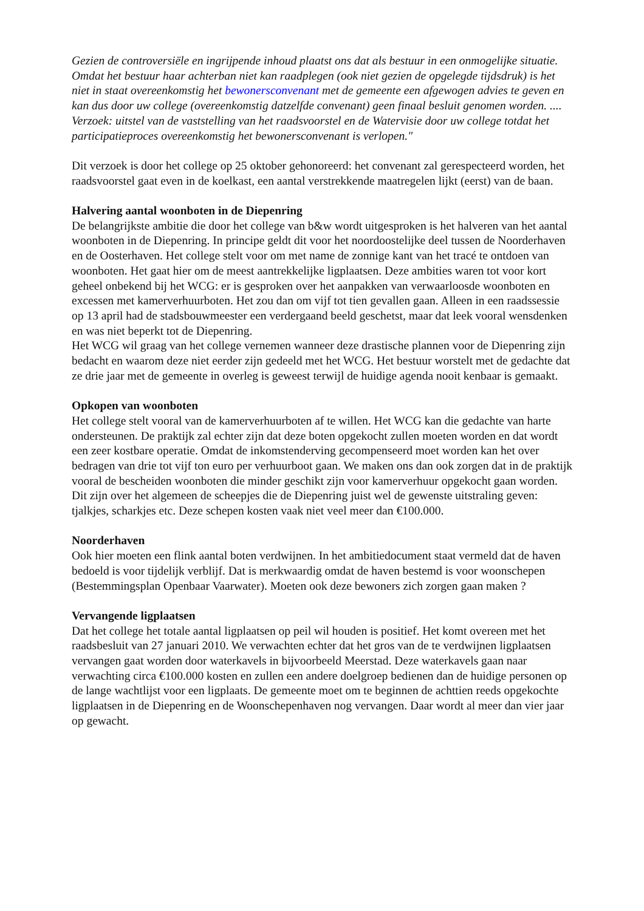Gezien de controversiële en ingrijpende inhoud plaatst ons dat als bestuur in een onmogelijke situatie. Omdat het bestuur haar achterban niet kan raadplegen (ook niet gezien de opgelegde tijdsdruk) is het niet in staat overeenkomstig het bewonersconvenant met de gemeente een afgewogen advies te geven en kan dus door uw college (overeenkomstig datzelfde convenant) geen finaal besluit genomen worden. .... Verzoek: uitstel van de vaststelling van het raadsvoorstel en de Watervisie door uw college totdat het participatieproces overeenkomstig het bewonersconvenant is verlopen."
Dit verzoek is door het college op 25 oktober gehonoreerd: het convenant zal gerespecteerd worden, het raadsvoorstel gaat even in de koelkast, een aantal verstrekkende maatregelen lijkt (eerst) van de baan.
Halvering aantal woonboten in de Diepenring
De belangrijkste ambitie die door het college van b&w wordt uitgesproken is het halveren van het aantal woonboten in de Diepenring. In principe geldt dit voor het noordoostelijke deel tussen de Noorderhaven en de Oosterhaven. Het college stelt voor om met name de zonnige kant van het tracé te ontdoen van woonboten. Het gaat hier om de meest aantrekkelijke ligplaatsen. Deze ambities waren tot voor kort geheel onbekend bij het WCG: er is gesproken over het aanpakken van verwaarloosde woonboten en excessen met kamerverhuurboten. Het zou dan om vijf tot tien gevallen gaan. Alleen in een raadssessie op 13 april had de stadsbouwmeester een verdergaand beeld geschetst, maar dat leek vooral wensdenken en was niet beperkt tot de Diepenring.
Het WCG wil graag van het college vernemen wanneer deze drastische plannen voor de Diepenring zijn bedacht en waarom deze niet eerder zijn gedeeld met het WCG. Het bestuur worstelt met de gedachte dat ze drie jaar met de gemeente in overleg is geweest terwijl de huidige agenda nooit kenbaar is gemaakt.
Opkopen van woonboten
Het college stelt vooral van de kamerverhuurboten af te willen. Het WCG kan die gedachte van harte ondersteunen. De praktijk zal echter zijn dat deze boten opgekocht zullen moeten worden en dat wordt een zeer kostbare operatie. Omdat de inkomstenderving gecompenseerd moet worden kan het over bedragen van drie tot vijf ton euro per verhuurboot gaan. We maken ons dan ook zorgen dat in de praktijk vooral de bescheiden woonboten die minder geschikt zijn voor kamerverhuur opgekocht gaan worden. Dit zijn over het algemeen de scheepjes die de Diepenring juist wel de gewenste uitstraling geven: tjalkjes, scharkjes etc. Deze schepen kosten vaak niet veel meer dan €100.000.
Noorderhaven
Ook hier moeten een flink aantal boten verdwijnen. In het ambitiedocument staat vermeld dat de haven bedoeld is voor tijdelijk verblijf. Dat is merkwaardig omdat de haven bestemd is voor woonschepen (Bestemmingsplan Openbaar Vaarwater). Moeten ook deze bewoners zich zorgen gaan maken ?
Vervangende ligplaatsen
Dat het college het totale aantal ligplaatsen op peil wil houden is positief. Het komt overeen met het raadsbesluit van 27 januari 2010. We verwachten echter dat het gros van de te verdwijnen ligplaatsen vervangen gaat worden door waterkavels in bijvoorbeeld Meerstad. Deze waterkavels gaan naar verwachting circa €100.000 kosten en zullen een andere doelgroep bedienen dan de huidige personen op de lange wachtlijst voor een ligplaats. De gemeente moet om te beginnen de achttien reeds opgekochte ligplaatsen in de Diepenring en de Woonschepenhaven nog vervangen. Daar wordt al meer dan vier jaar op gewacht.